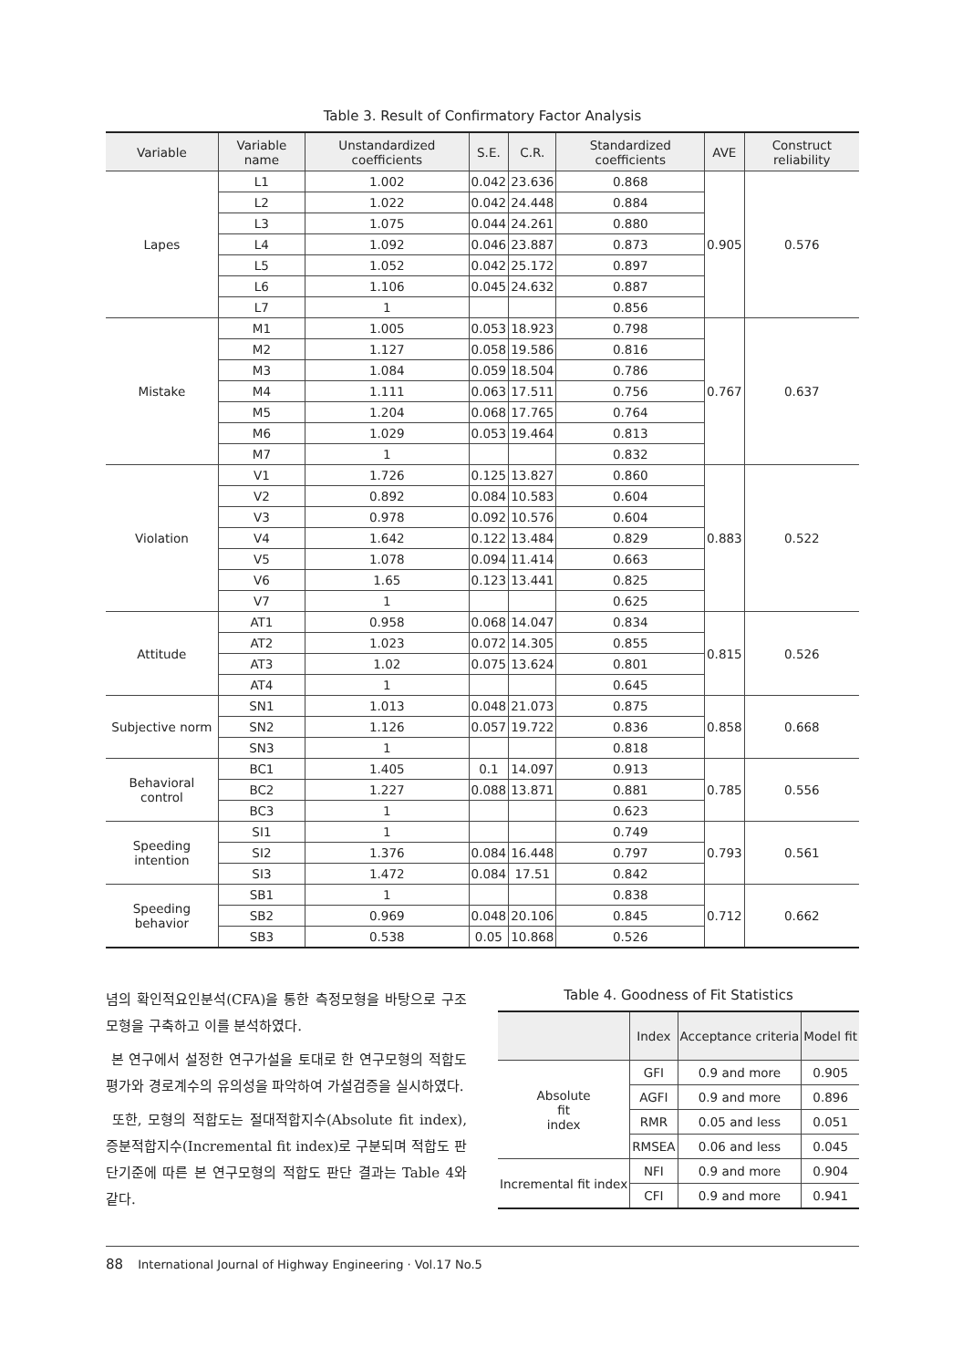Table 3. Result of Confirmatory Factor Analysis
| Variable | Variable name | Unstandardized coefficients | S.E. | C.R. | Standardized coefficients | AVE | Construct reliability |
| --- | --- | --- | --- | --- | --- | --- | --- |
| Lapes | L1 | 1.002 | 0.042 | 23.636 | 0.868 | 0.905 | 0.576 |
| | L2 | 1.022 | 0.042 | 24.448 | 0.884 | | |
| | L3 | 1.075 | 0.044 | 24.261 | 0.880 | | |
| | L4 | 1.092 | 0.046 | 23.887 | 0.873 | | |
| | L5 | 1.052 | 0.042 | 25.172 | 0.897 | | |
| | L6 | 1.106 | 0.045 | 24.632 | 0.887 | | |
| | L7 | 1 | | | 0.856 | | |
| Mistake | M1 | 1.005 | 0.053 | 18.923 | 0.798 | 0.767 | 0.637 |
| | M2 | 1.127 | 0.058 | 19.586 | 0.816 | | |
| | M3 | 1.084 | 0.059 | 18.504 | 0.786 | | |
| | M4 | 1.111 | 0.063 | 17.511 | 0.756 | | |
| | M5 | 1.204 | 0.068 | 17.765 | 0.764 | | |
| | M6 | 1.029 | 0.053 | 19.464 | 0.813 | | |
| | M7 | 1 | | | 0.832 | | |
| Violation | V1 | 1.726 | 0.125 | 13.827 | 0.860 | 0.883 | 0.522 |
| | V2 | 0.892 | 0.084 | 10.583 | 0.604 | | |
| | V3 | 0.978 | 0.092 | 10.576 | 0.604 | | |
| | V4 | 1.642 | 0.122 | 13.484 | 0.829 | | |
| | V5 | 1.078 | 0.094 | 11.414 | 0.663 | | |
| | V6 | 1.65 | 0.123 | 13.441 | 0.825 | | |
| | V7 | 1 | | | 0.625 | | |
| Attitude | AT1 | 0.958 | 0.068 | 14.047 | 0.834 | 0.815 | 0.526 |
| | AT2 | 1.023 | 0.072 | 14.305 | 0.855 | | |
| | AT3 | 1.02 | 0.075 | 13.624 | 0.801 | | |
| | AT4 | 1 | | | 0.645 | | |
| Subjective norm | SN1 | 1.013 | 0.048 | 21.073 | 0.875 | 0.858 | 0.668 |
| | SN2 | 1.126 | 0.057 | 19.722 | 0.836 | | |
| | SN3 | 1 | | | 0.818 | | |
| Behavioral control | BC1 | 1.405 | 0.1 | 14.097 | 0.913 | 0.785 | 0.556 |
| | BC2 | 1.227 | 0.088 | 13.871 | 0.881 | | |
| | BC3 | 1 | | | 0.623 | | |
| Speeding intention | SI1 | 1 | | | 0.749 | 0.793 | 0.561 |
| | SI2 | 1.376 | 0.084 | 16.448 | 0.797 | | |
| | SI3 | 1.472 | 0.084 | 17.51 | 0.842 | | |
| Speeding behavior | SB1 | 1 | | | 0.838 | 0.712 | 0.662 |
| | SB2 | 0.969 | 0.048 | 20.106 | 0.845 | | |
| | SB3 | 0.538 | 0.05 | 10.868 | 0.526 | | |
념의 확인적요인분석(CFA)을 통한 측정모형을 바탕으로 구조모형을 구축하고 이를 분석하였다.
본 연구에서 설정한 연구가설을 토대로 한 연구모형의 적합도 평가와 경로계수의 유의성을 파악하여 가설검증을 실시하였다.
또한, 모형의 적합도는 절대적합지수(Absolute fit index), 증분적합지수(Incremental fit index)로 구분되며 적합도 판단기준에 따른 본 연구모형의 적합도 판단 결과는 Table 4와 같다.
Table 4. Goodness of Fit Statistics
| | Index | Acceptance criteria | Model fit |
| --- | --- | --- | --- |
| Absolute fit index | GFI | 0.9 and more | 0.905 |
| | AGFI | 0.9 and more | 0.896 |
| | RMR | 0.05 and less | 0.051 |
| | RMSEA | 0.06 and less | 0.045 |
| Incremental fit index | NFI | 0.9 and more | 0.904 |
| | CFI | 0.9 and more | 0.941 |
88 International Journal of Highway Engineering · Vol.17 No.5